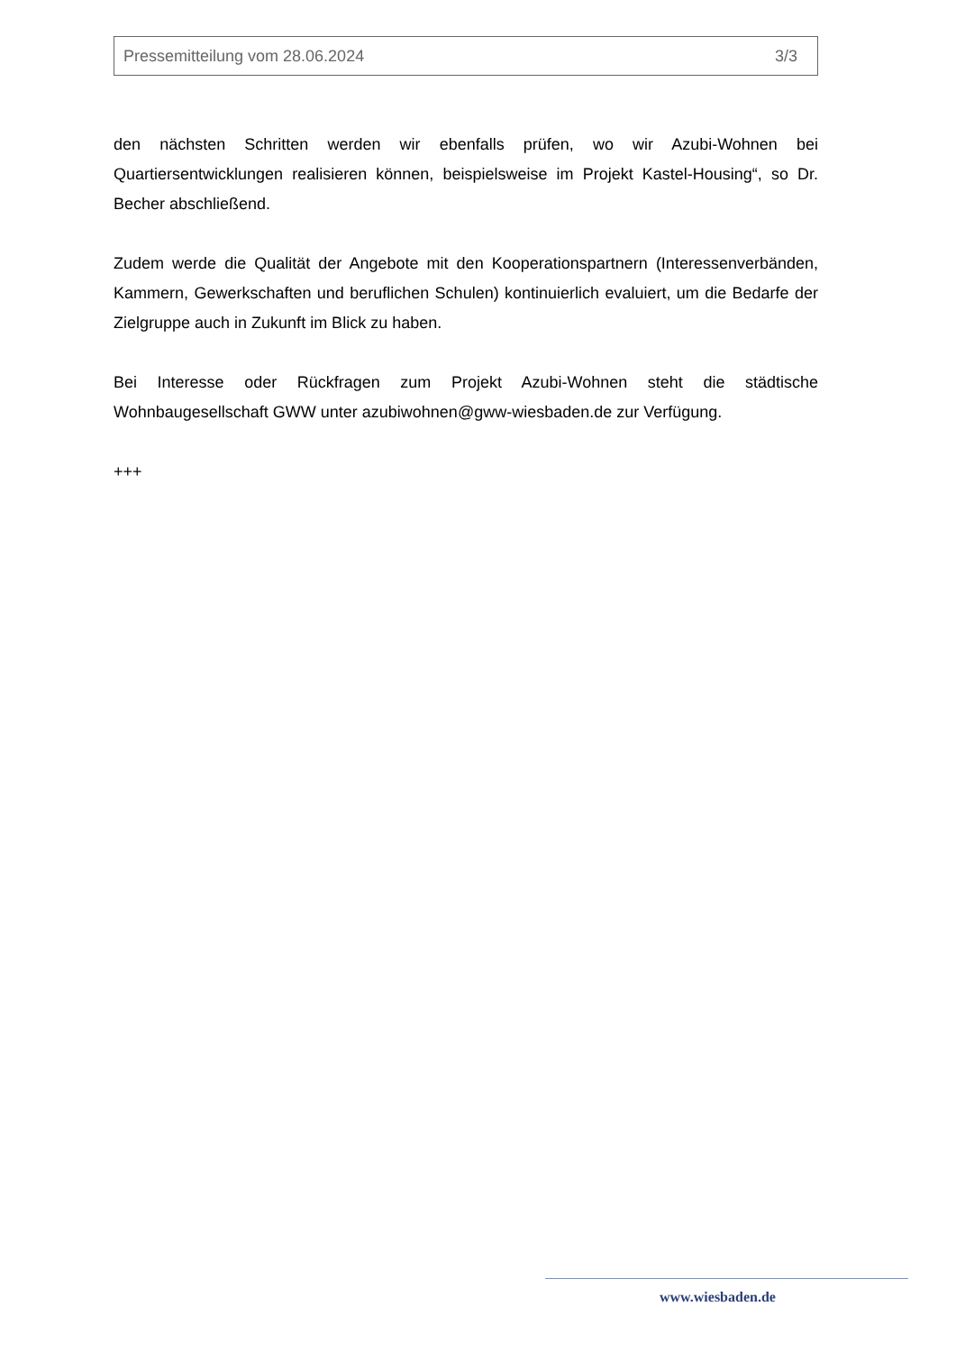Pressemitteilung vom 28.06.2024 3/3
den nächsten Schritten werden wir ebenfalls prüfen, wo wir Azubi-Wohnen bei Quartiersentwicklungen realisieren können, beispielsweise im Projekt Kastel-Housing“, so Dr. Becher abschließend.
Zudem werde die Qualität der Angebote mit den Kooperationspartnern (Interessenverbänden, Kammern, Gewerkschaften und beruflichen Schulen) kontinuierlich evaluiert, um die Bedarfe der Zielgruppe auch in Zukunft im Blick zu haben.
Bei Interesse oder Rückfragen zum Projekt Azubi-Wohnen steht die städtische Wohnbaugesellschaft GWW unter azubiwohnen@gww-wiesbaden.de zur Verfügung.
+++
www.wiesbaden.de